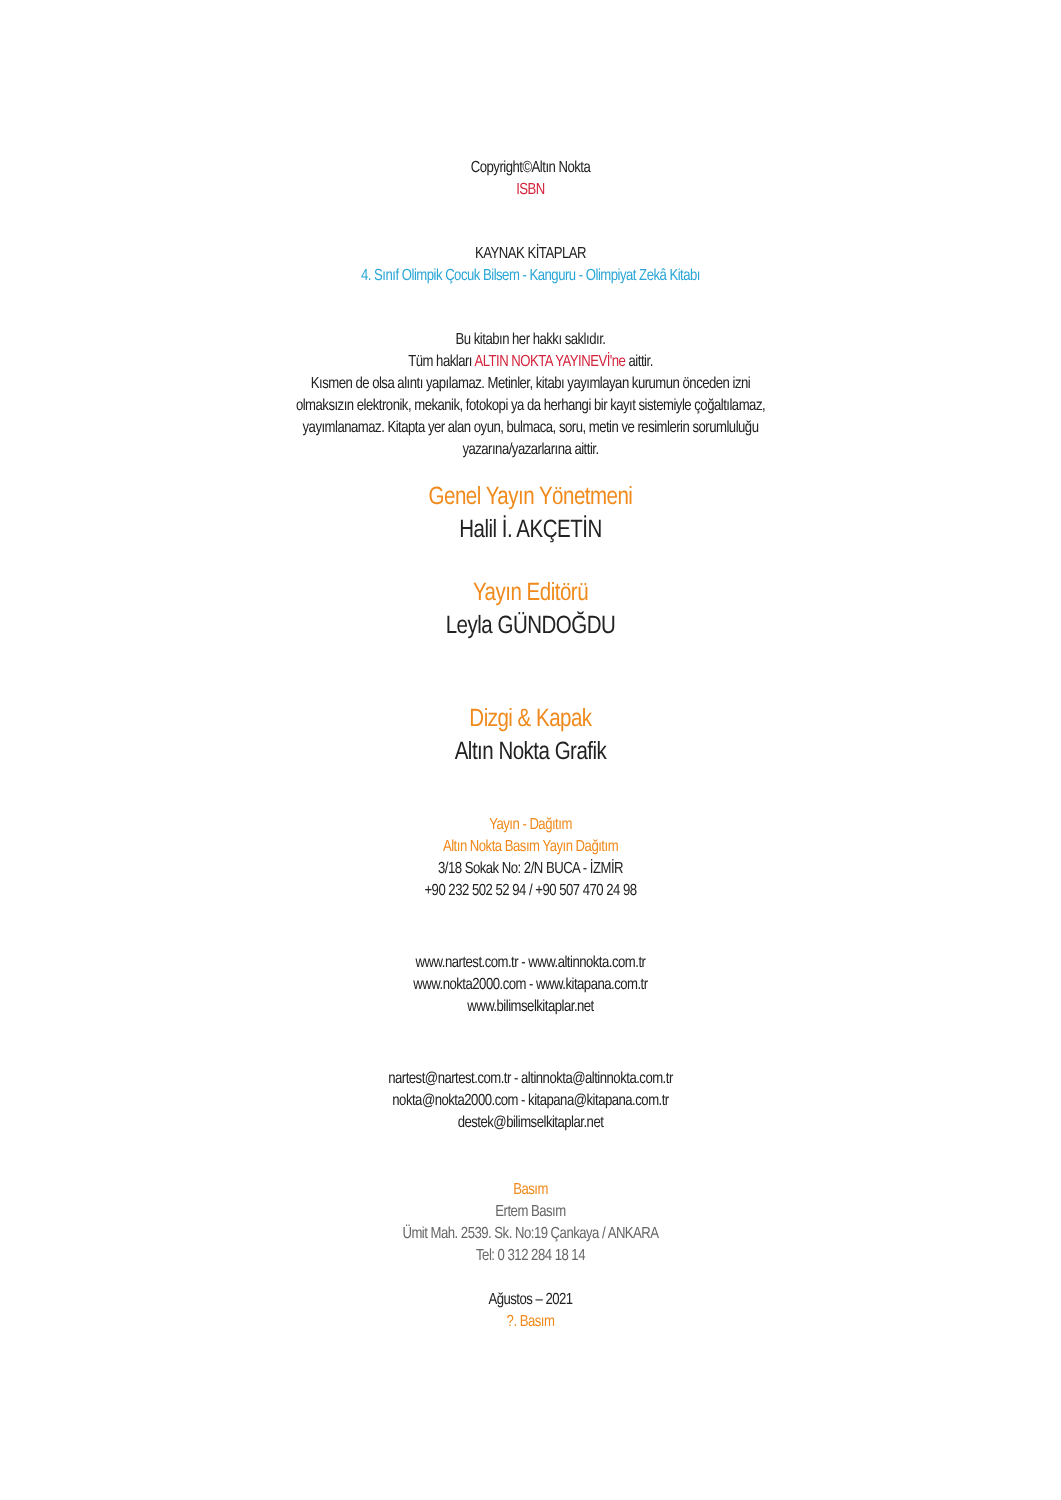Copyright©Altın Nokta
ISBN
KAYNAK KİTAPLAR
4. Sınıf Olimpik Çocuk Bilsem - Kanguru - Olimpiyat Zekâ Kitabı
Bu kitabın her hakkı saklıdır.
Tüm hakları ALTIN NOKTA YAYINEVİ'ne aittir.
Kısmen de olsa alıntı yapılamaz. Metinler, kitabı yayımlayan kurumun önceden izni olmaksızın elektronik, mekanik, fotokopi ya da herhangi bir kayıt sistemiyle çoğaltılamaz, yayımlanamaz. Kitapta yer alan oyun, bulmaca, soru, metin ve resimlerin sorumluluğu yazarına/yazarlarına aittir.
Genel Yayın Yönetmeni
Halil İ. AKÇETİN
Yayın Editörü
Leyla GÜNDOĞDU
Dizgi & Kapak
Altın Nokta Grafik
Yayın - Dağıtım
Altın Nokta Basım Yayın Dağıtım
3/18 Sokak No: 2/N BUCA - İZMİR
+90 232 502 52 94 / +90 507 470 24 98
www.nartest.com.tr - www.altinnokta.com.tr
www.nokta2000.com - www.kitapana.com.tr
www.bilimselkitaplar.net
nartest@nartest.com.tr - altinnokta@altinnokta.com.tr
nokta@nokta2000.com - kitapana@kitapana.com.tr
destek@bilimselkitaplar.net
Basım
Ertem Basım
Ümit Mah. 2539. Sk. No:19 Çankaya / ANKARA
Tel: 0 312 284 18 14
Ağustos – 2021
?. Basım